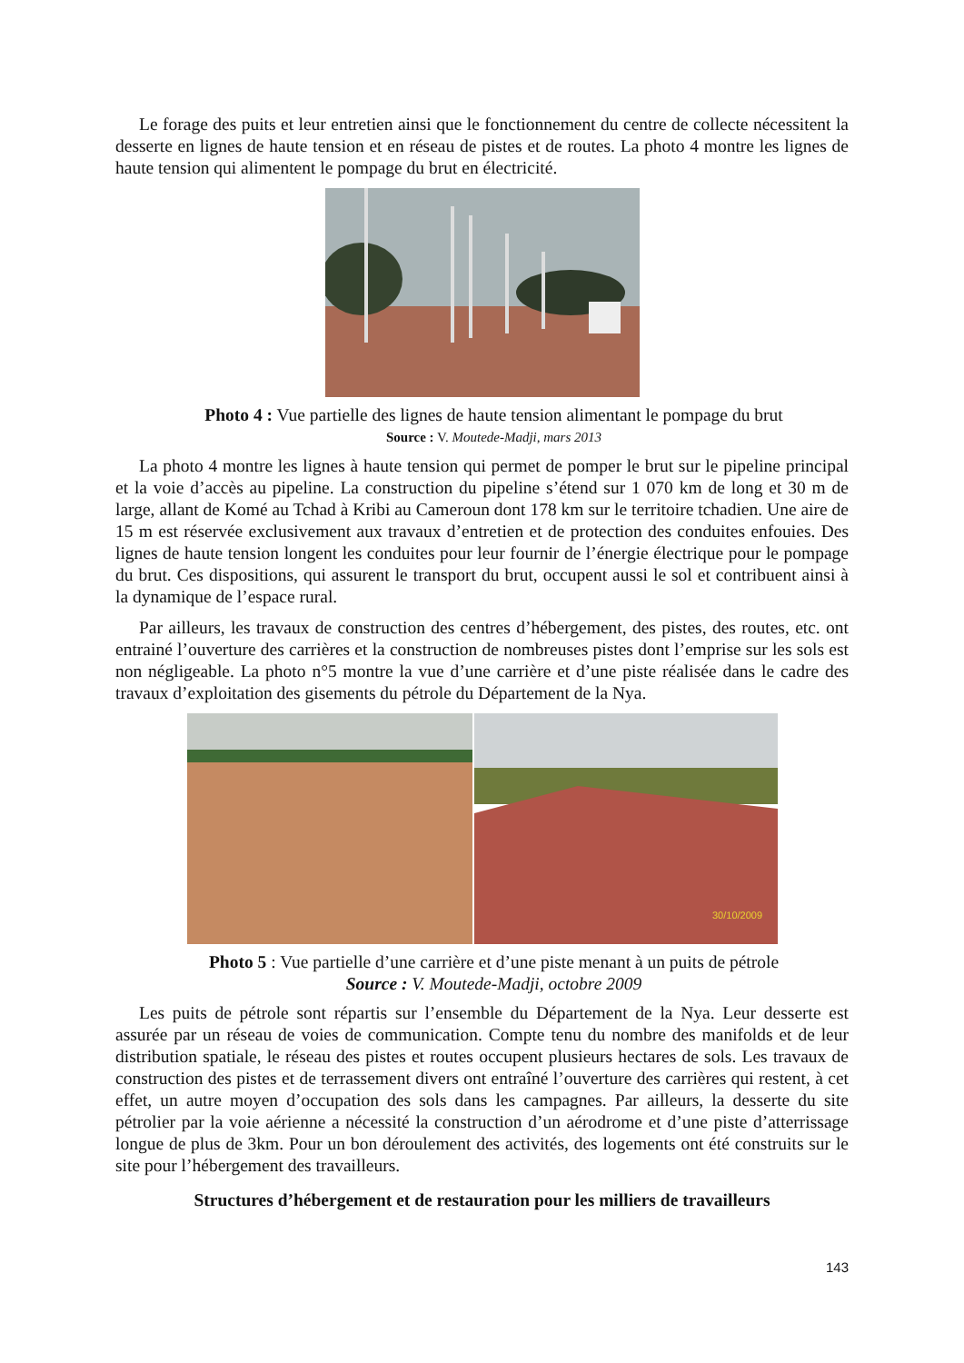Le forage des puits et leur entretien ainsi que le fonctionnement du centre de collecte nécessitent la desserte en lignes de haute tension et en réseau de pistes et de routes. La photo 4 montre les lignes de haute tension qui alimentent le pompage du brut en électricité.
Photo 4 : Vue partielle des lignes de haute tension alimentant le pompage du brut
Source : V. Moutede-Madji, mars 2013
La photo 4 montre les lignes à haute tension qui permet de pomper le brut sur le pipeline principal et la voie d’accès au pipeline. La construction du pipeline s’étend sur 1 070 km de long et 30 m de large, allant de Komé au Tchad à Kribi au Cameroun dont 178 km sur le territoire tchadien. Une aire de 15 m est réservée exclusivement aux travaux d’entretien et de protection des conduites enfouies. Des lignes de haute tension longent les conduites pour leur fournir de l’énergie électrique pour le pompage du brut. Ces dispositions, qui assurent le transport du brut, occupent aussi le sol et contribuent ainsi à la dynamique de l’espace rural.
Par ailleurs, les travaux de construction des centres d’hébergement, des pistes, des routes, etc. ont entrainé l’ouverture des carrières et la construction de nombreuses pistes dont l’emprise sur les sols est non négligeable. La photo n°5 montre la vue d’une carrière et d’une piste réalisée dans le cadre des travaux d’exploitation des gisements du pétrole du Département de la Nya.
30/10/2009
Photo 5 : Vue partielle d’une carrière et d’une piste menant à un puits de pétrole
Source : V. Moutede-Madji, octobre 2009
Les puits de pétrole sont répartis sur l’ensemble du Département de la Nya. Leur desserte est assurée par un réseau de voies de communication. Compte tenu du nombre des manifolds et de leur distribution spatiale, le réseau des pistes et routes occupent plusieurs hectares de sols. Les travaux de construction des pistes et de terrassement divers ont entraîné l’ouverture des carrières qui restent, à cet effet, un autre moyen d’occupation des sols dans les campagnes. Par ailleurs, la desserte du site pétrolier par la voie aérienne a nécessité la construction d’un aérodrome et d’une piste d’atterrissage longue de plus de 3km. Pour un bon déroulement des activités, des logements ont été construits sur le site pour l’hébergement des travailleurs.
Structures d’hébergement et de restauration pour les milliers de travailleurs
143